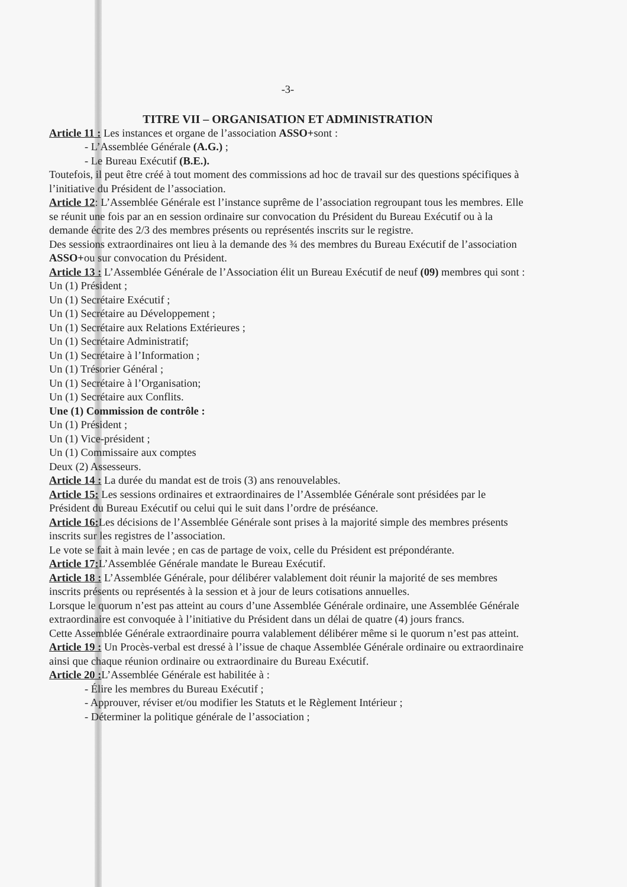-3-
TITRE VII – ORGANISATION ET ADMINISTRATION
Article 11 : Les instances et organe de l’association ASSO+sont :
- L’Assemblée Générale (A.G.) ;
- Le Bureau Exécutif (B.E.).
Toutefois, il peut être créé à tout moment des commissions ad hoc de travail sur des questions spécifiques à l’initiative du Président de l’association.
Article 12: L’Assemblée Générale est l’instance suprême de l’association regroupant tous les membres. Elle se réunit une fois par an en session ordinaire sur convocation du Président du Bureau Exécutif ou à la demande écrite des 2/3 des membres présents ou représentés inscrits sur le registre.
Des sessions extraordinaires ont lieu à la demande des ¾ des membres du Bureau Exécutif de l’association ASSO+ou sur convocation du Président.
Article 13 : L’Assemblée Générale de l’Association élit un Bureau Exécutif de neuf (09) membres qui sont :
Un (1) Président ;
Un (1) Secrétaire Exécutif ;
Un (1) Secrétaire au Développement ;
Un (1) Secrétaire aux Relations Extérieures ;
Un (1) Secrétaire Administratif;
Un (1) Secrétaire à l’Information ;
Un (1) Trésorier Général ;
Un (1) Secrétaire à l’Organisation;
Un (1) Secrétaire aux Conflits.
Une (1) Commission de contrôle :
Un (1) Président ;
Un (1) Vice-président ;
Un (1) Commissaire aux comptes
Deux (2) Assesseurs.
Article 14 : La durée du mandat est de trois (3) ans renouvelables.
Article 15: Les sessions ordinaires et extraordinaires de l’Assemblée Générale sont présidées par le Président du Bureau Exécutif ou celui qui le suit dans l’ordre de préséance.
Article 16: Les décisions de l’Assemblée Générale sont prises à la majorité simple des membres présents inscrits sur les registres de l’association.
Le vote se fait à main levée ; en cas de partage de voix, celle du Président est prépondérante.
Article 17: L’Assemblée Générale mandate le Bureau Exécutif.
Article 18 : L’Assemblée Générale, pour délibérer valablement doit réunir la majorité de ses membres inscrits présents ou représentés à la session et à jour de leurs cotisations annuelles.
Lorsque le quorum n’est pas atteint au cours d’une Assemblée Générale ordinaire, une Assemblée Générale extraordinaire est convoquée à l’initiative du Président dans un délai de quatre (4) jours francs.
Cette Assemblée Générale extraordinaire pourra valablement délibérer même si le quorum n’est pas atteint.
Article 19 : Un Procès-verbal est dressé à l’issue de chaque Assemblée Générale ordinaire ou extraordinaire ainsi que chaque réunion ordinaire ou extraordinaire du Bureau Exécutif.
Article 20 : L’Assemblée Générale est habilitée à :
- Élire les membres du Bureau Exécutif ;
- Approuver, réviser et/ou modifier les Statuts et le Règlement Intérieur ;
- Déterminer la politique générale de l’association ;